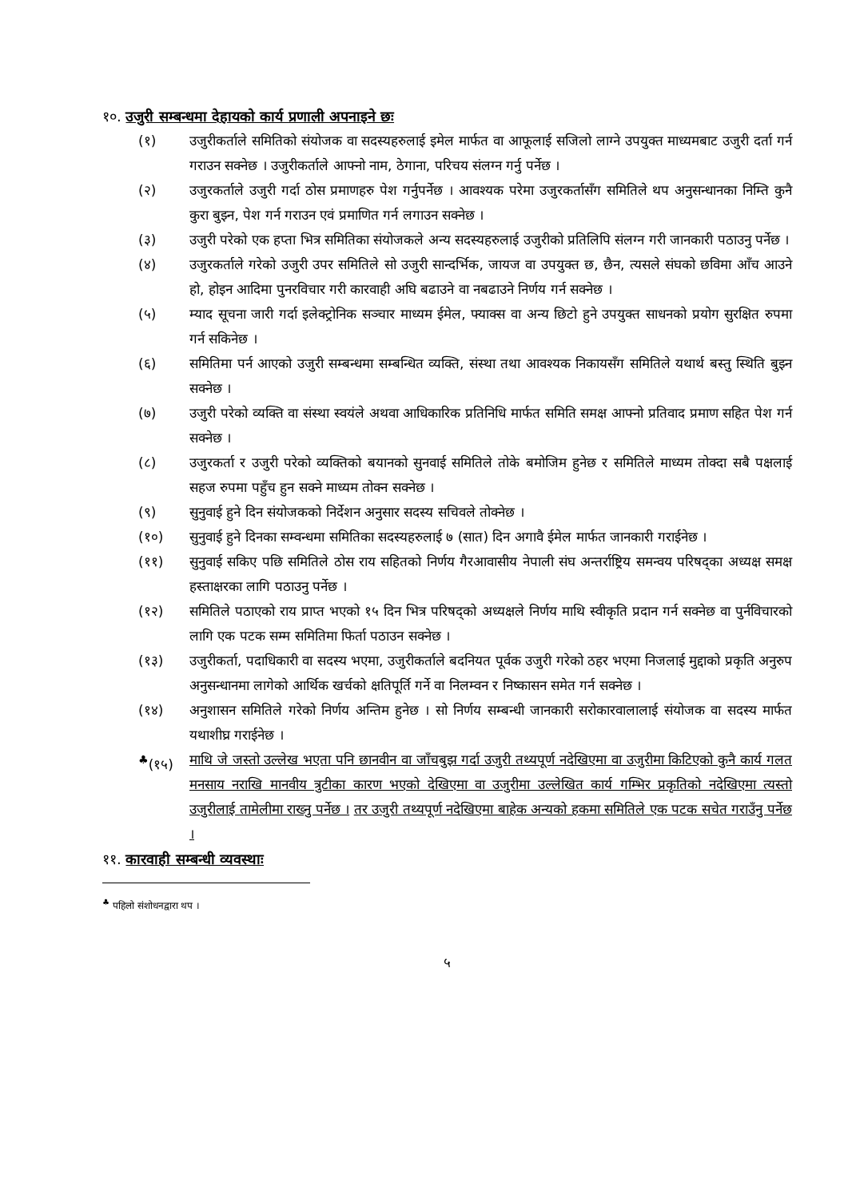१०. उजुरी सम्बन्धमा देहायको कार्य प्रणाली अपनाइने छः
(१) उजुरीकर्ताले समितिको संयोजक वा सदस्यहरुलाई इमेल मार्फत वा आफूलाई सजिलो लाग्ने उपयुक्त माध्यमबाट उजुरी दर्ता गर्न गराउन सक्नेछ । उजुरीकर्ताले आफ्नो नाम, ठेगाना, परिचय संलग्न गर्नु पर्नेछ ।
(२) उजुरकर्ताले उजुरी गर्दा ठोस प्रमाणहरु पेश गर्नुपर्नेछ । आवश्यक परेमा उजुरकर्तासँग समितिले थप अनुसन्धानका निम्ति कुनै कुरा बुझ्न, पेश गर्न गराउन एवं प्रमाणित गर्न लगाउन सक्नेछ ।
(३) उजुरी परेको एक हप्ता भित्र समितिका संयोजकले अन्य सदस्यहरुलाई उजुरीको प्रतिलिपि संलग्न गरी जानकारी पठाउनु पर्नेछ ।
(४) उजुरकर्ताले गरेको उजुरी उपर समितिले सो उजुरी सान्दर्भिक, जायज वा उपयुक्त छ, छैन, त्यसले संघको छविमा आँच आउने हो, होइन आदिमा पुनरविचार गरी कारवाही अघि बढाउने वा नबढाउने निर्णय गर्न सक्नेछ ।
(५) म्याद सूचना जारी गर्दा इलेक्ट्रोनिक सञ्चार माध्यम ईमेल, फ्याक्स वा अन्य छिटो हुने उपयुक्त साधनको प्रयोग सुरक्षित रुपमा गर्न सकिनेछ ।
(६) समितिमा पर्न आएको उजुरी सम्बन्धमा सम्बन्धित व्यक्ति, संस्था तथा आवश्यक निकायसँग समितिले यथार्थ बस्तु स्थिति बुझ्न सक्नेछ ।
(७) उजुरी परेको व्यक्ति वा संस्था स्वयंले अथवा आधिकारिक प्रतिनिधि मार्फत समिति समक्ष आफ्नो प्रतिवाद प्रमाण सहित पेश गर्न सक्नेछ ।
(८) उजुरकर्ता र उजुरी परेको व्यक्तिको बयानको सुनवाई समितिले तोके बमोजिम हुनेछ र समितिले माध्यम तोक्दा सबै पक्षलाई सहज रुपमा पहुँच हुन सक्ने माध्यम तोक्न सक्नेछ ।
(९) सुनुवाई हुने दिन संयोजकको निर्देशन अनुसार सदस्य सचिवले तोक्नेछ ।
(१०) सुनुवाई हुने दिनका सम्वन्धमा समितिका सदस्यहरुलाई ७ (सात) दिन अगावै ईमेल मार्फत जानकारी गराईनेछ ।
(११) सुनुवाई सकिए पछि समितिले ठोस राय सहितको निर्णय गैरआवासीय नेपाली संघ अन्तर्राष्ट्रिय समन्वय परिषद्का अध्यक्ष समक्ष हस्ताक्षरका लागि पठाउनु पर्नेछ ।
(१२) समितिले पठाएको राय प्राप्त भएको १५ दिन भित्र परिषद्को अध्यक्षले निर्णय माथि स्वीकृति प्रदान गर्न सक्नेछ वा पुर्नविचारको लागि एक पटक सम्म समितिमा फिर्ता पठाउन सक्नेछ ।
(१३) उजुरीकर्ता, पदाधिकारी वा सदस्य भएमा, उजुरीकर्ताले बदनियत पूर्वक उजुरी गरेको ठहर भएमा निजलाई मुद्दाको प्रकृति अनुरुप अनुसन्धानमा लागेको आर्थिक खर्चको क्षतिपूर्ति गर्ने वा निलम्वन र निष्कासन समेत गर्न सक्नेछ ।
(१४) अनुशासन समितिले गरेको निर्णय अन्तिम हुनेछ । सो निर्णय सम्बन्धी जानकारी सरोकारवालालाई संयोजक वा सदस्य मार्फत यथाशीघ्र गराईनेछ ।
<sup>♣</sup>(१५) माथि जे जस्तो उल्लेख भएता पनि छानवीन वा जाँचबुझ गर्दा उजुरी तथ्यपूर्ण नदेखिएमा वा उजुरीमा किटिएको कुनै कार्य गलत मनसाय नराखि मानवीय त्रुटीका कारण भएको देखिएमा वा उजुरीमा उल्लेखित कार्य गम्भिर प्रकृतिको नदेखिएमा त्यस्तो उजुरीलाई तामेलीमा राख्नु पर्नेछ । तर उजुरी तथ्यपूर्ण नदेखिएमा बाहेक अन्यको हकमा समितिले एक पटक सचेत गराउँनु पर्नेछ ।
११. कारवाही सम्बन्धी व्यवस्थाः
<sup>♣</sup> पहिलो संशोधनद्वारा थप ।
५